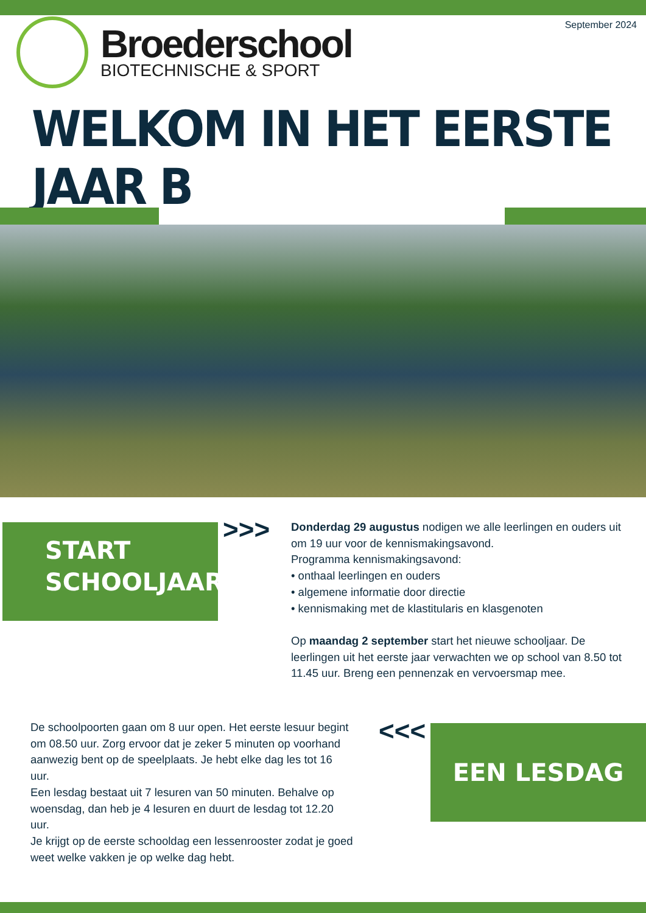Broederschool
BIOTECHNISCHE & SPORT
September 2024
WELKOM IN HET EERSTE JAAR B
START
SCHOOLJAAR
>>>
Donderdag 29 augustus nodigen we alle leerlingen en ouders uit om 19 uur voor de kennismakingsavond.
Programma kennismakingsavond:
• onthaal leerlingen en ouders
• algemene informatie door directie
• kennismaking met de klastitularis en klasgenoten
Op maandag 2 september start het nieuwe schooljaar. De leerlingen uit het eerste jaar verwachten we op school van 8.50 tot 11.45 uur. Breng een pennenzak en vervoersmap mee.
De schoolpoorten gaan om 8 uur open. Het eerste lesuur begint om 08.50 uur. Zorg ervoor dat je zeker 5 minuten op voorhand aanwezig bent op de speelplaats. Je hebt elke dag les tot 16 uur.
Een lesdag bestaat uit 7 lesuren van 50 minuten. Behalve op woensdag, dan heb je 4 lesuren en duurt de lesdag tot 12.20 uur.
Je krijgt op de eerste schooldag een lessenrooster zodat je goed weet welke vakken je op welke dag hebt.
<<< EEN LESDAG